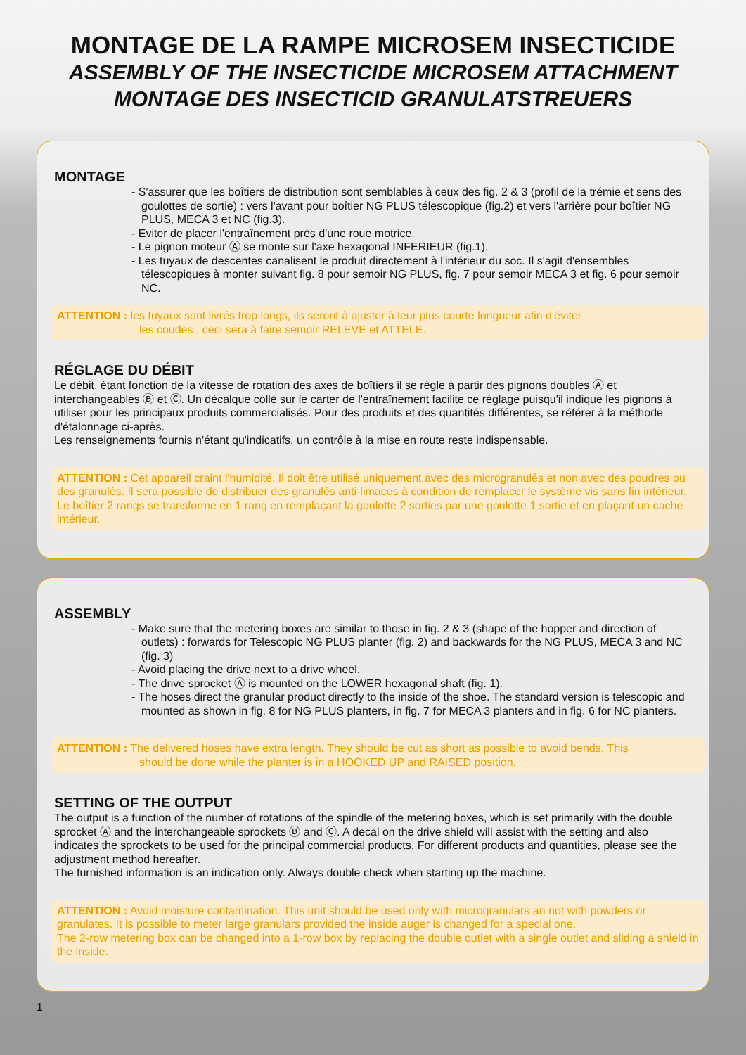MONTAGE DE LA RAMPE MICROSEM INSECTICIDE
ASSEMBLY OF THE INSECTICIDE MICROSEM ATTACHMENT
MONTAGE DES INSECTICID GRANULATSTREUERS
MONTAGE
- S'assurer que les boîtiers de distribution sont semblables à ceux des fig. 2 & 3 (profil de la trémie et sens des goulottes de sortie) : vers l'avant pour boîtier NG PLUS télescopique (fig.2) et vers l'arrière pour boîtier NG PLUS, MECA 3 et NC (fig.3).
- Eviter de placer l'entraînement près d'une roue motrice.
- Le pignon moteur Ⓐ se monte sur l'axe hexagonal INFERIEUR (fig.1).
- Les tuyaux de descentes canalisent le produit directement à l'intérieur du soc. Il s'agit d'ensembles télescopiques à monter suivant fig. 8 pour semoir NG PLUS, fig. 7 pour semoir MECA 3 et fig. 6 pour semoir NC.
ATTENTION : les tuyaux sont livrés trop longs, ils seront à ajuster à leur plus courte longueur afin d'éviter
les coudes ; ceci sera à faire semoir RELEVE et ATTELE.
RÉGLAGE DU DÉBIT
Le débit, étant fonction de la vitesse de rotation des axes de boîtiers il se règle à partir des pignons doubles Ⓐ et interchangeables Ⓑ et Ⓒ. Un décalque collé sur le carter de l'entraînement facilite ce réglage puisqu'il indique les pignons à utiliser pour les principaux produits commercialisés. Pour des produits et des quantités différentes, se référer à la méthode d'étalonnage ci-après.
Les renseignements fournis n'étant qu'indicatifs, un contrôle à la mise en route reste indispensable.
ATTENTION : Cet appareil craint l'humidité. Il doit être utilisé uniquement avec des microgranulés et non avec des poudres ou des granulés. Il sera possible de distribuer des granulés anti-limaces à condition de remplacer le système vis sans fin intérieur.
Le boîtier 2 rangs se transforme en 1 rang en remplaçant la goulotte 2 sorties par une goulotte 1 sortie et en plaçant un cache intérieur.
ASSEMBLY
- Make sure that the metering boxes are similar to those in fig. 2 & 3 (shape of the hopper and direction of outlets) : forwards for Telescopic NG PLUS planter (fig. 2) and backwards for the NG PLUS, MECA 3 and NC (fig. 3)
- Avoid placing the drive next to a drive wheel.
- The drive sprocket Ⓐ is mounted on the LOWER hexagonal shaft (fig. 1).
- The hoses direct the granular product directly to the inside of the shoe. The standard version is telescopic and mounted as shown in fig. 8 for NG PLUS planters, in fig. 7 for MECA 3 planters and in fig. 6 for NC planters.
ATTENTION : The delivered hoses have extra length. They should be cut as short as possible to avoid bends. This
should be done while the planter is in a HOOKED UP and RAISED position.
SETTING OF THE OUTPUT
The output is a function of the number of rotations of the spindle of the metering boxes, which is set primarily with the double sprocket Ⓐ and the interchangeable sprockets Ⓑ and Ⓒ. A decal on the drive shield will assist with the setting and also indicates the sprockets to be used for the principal commercial products. For different products and quantities, please see the adjustment method hereafter.
The furnished information is an indication only. Always double check when starting up the machine.
ATTENTION : Avoid moisture contamination. This unit should be used only with microgranulars an not with powders or granulates. It is possible to meter large granulars provided the inside auger is changed for a special one.
The 2-row metering box can be changed into a 1-row box by replacing the double outlet with a single outlet and sliding a shield in the inside.
1